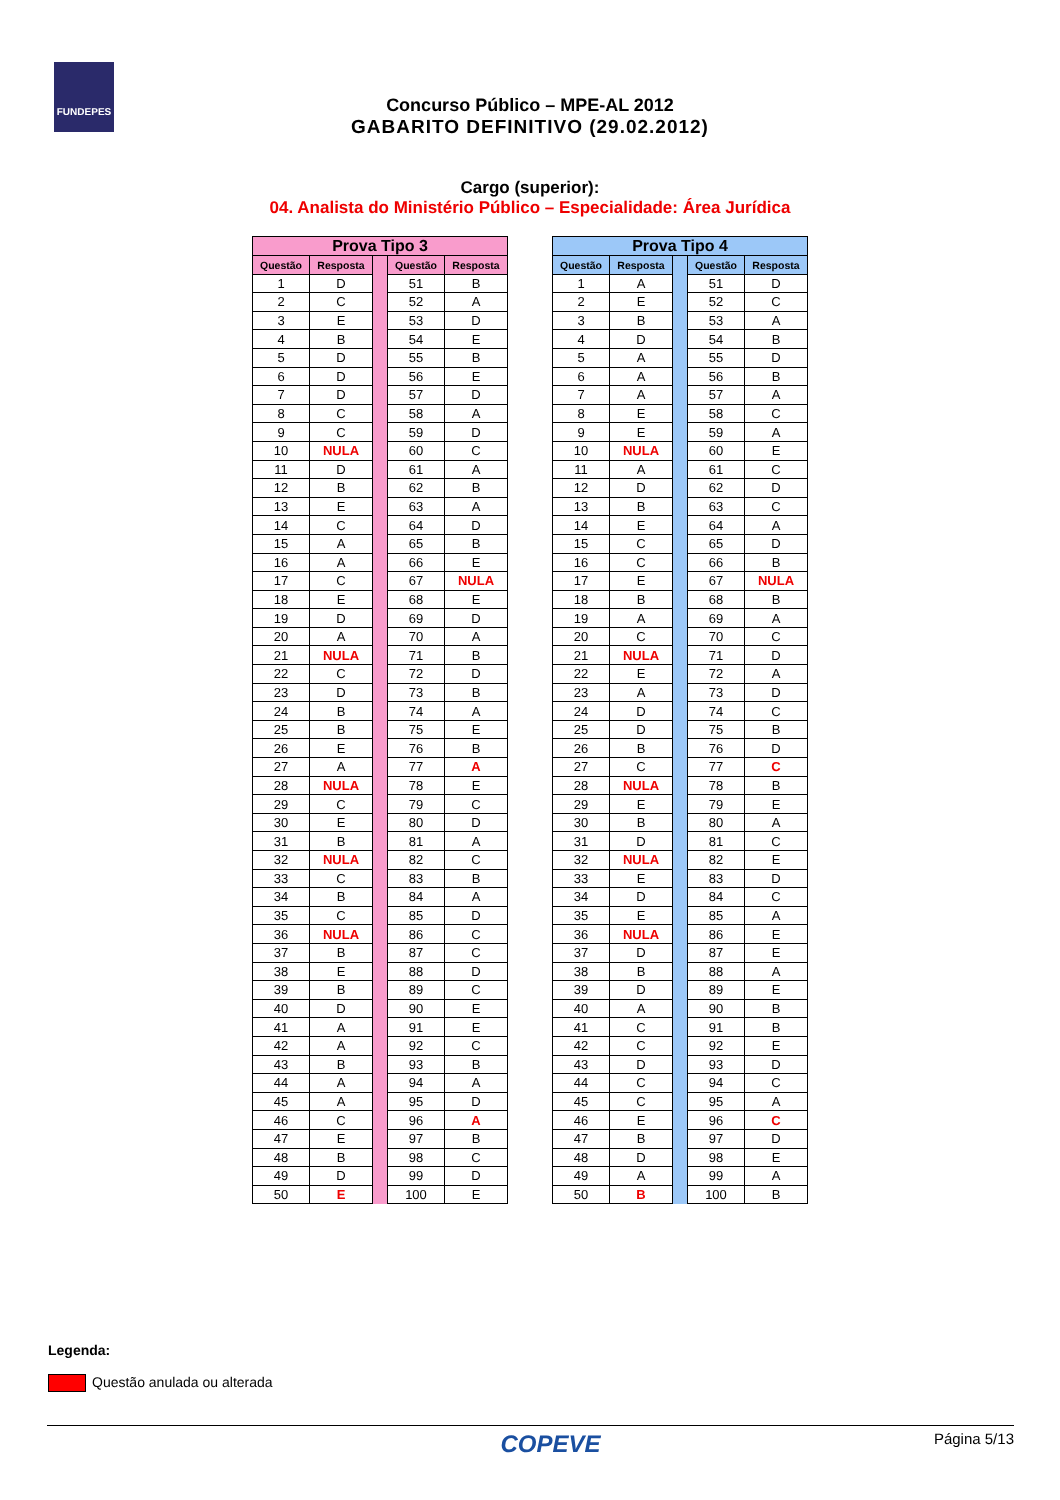FUNDEPES
Concurso Público – MPE-AL 2012
GABARITO DEFINITIVO (29.02.2012)
Cargo (superior):
04. Analista do Ministério Público – Especialidade: Área Jurídica
| Prova Tipo 3 | | | | |
| Questão | Resposta | | Questão | Resposta |
| 1 | D | | 51 | B |
| 2 | C | | 52 | A |
| 3 | E | | 53 | D |
| 4 | B | | 54 | E |
| 5 | D | | 55 | B |
| 6 | D | | 56 | E |
| 7 | D | | 57 | D |
| 8 | C | | 58 | A |
| 9 | C | | 59 | D |
| 10 | NULA | | 60 | C |
| 11 | D | | 61 | A |
| 12 | B | | 62 | B |
| 13 | E | | 63 | A |
| 14 | C | | 64 | D |
| 15 | A | | 65 | B |
| 16 | A | | 66 | E |
| 17 | C | | 67 | NULA |
| 18 | E | | 68 | E |
| 19 | D | | 69 | D |
| 20 | A | | 70 | A |
| 21 | NULA | | 71 | B |
| 22 | C | | 72 | D |
| 23 | D | | 73 | B |
| 24 | B | | 74 | A |
| 25 | B | | 75 | E |
| 26 | E | | 76 | B |
| 27 | A | | 77 | A |
| 28 | NULA | | 78 | E |
| 29 | C | | 79 | C |
| 30 | E | | 80 | D |
| 31 | B | | 81 | A |
| 32 | NULA | | 82 | C |
| 33 | C | | 83 | B |
| 34 | B | | 84 | A |
| 35 | C | | 85 | D |
| 36 | NULA | | 86 | C |
| 37 | B | | 87 | C |
| 38 | E | | 88 | D |
| 39 | B | | 89 | C |
| 40 | D | | 90 | E |
| 41 | A | | 91 | E |
| 42 | A | | 92 | C |
| 43 | B | | 93 | B |
| 44 | A | | 94 | A |
| 45 | A | | 95 | D |
| 46 | C | | 96 | A |
| 47 | E | | 97 | B |
| 48 | B | | 98 | C |
| 49 | D | | 99 | D |
| 50 | E | | 100 | E |
| Prova Tipo 4 | | | | |
| Questão | Resposta | | Questão | Resposta |
| 1 | A | | 51 | D |
| 2 | E | | 52 | C |
| 3 | B | | 53 | A |
| 4 | D | | 54 | B |
| 5 | A | | 55 | D |
| 6 | A | | 56 | B |
| 7 | A | | 57 | A |
| 8 | E | | 58 | C |
| 9 | E | | 59 | A |
| 10 | NULA | | 60 | E |
| 11 | A | | 61 | C |
| 12 | D | | 62 | D |
| 13 | B | | 63 | C |
| 14 | E | | 64 | A |
| 15 | C | | 65 | D |
| 16 | C | | 66 | B |
| 17 | E | | 67 | NULA |
| 18 | B | | 68 | B |
| 19 | A | | 69 | A |
| 20 | C | | 70 | C |
| 21 | NULA | | 71 | D |
| 22 | E | | 72 | A |
| 23 | A | | 73 | D |
| 24 | D | | 74 | C |
| 25 | D | | 75 | B |
| 26 | B | | 76 | D |
| 27 | C | | 77 | C |
| 28 | NULA | | 78 | B |
| 29 | E | | 79 | E |
| 30 | B | | 80 | A |
| 31 | D | | 81 | C |
| 32 | NULA | | 82 | E |
| 33 | E | | 83 | D |
| 34 | D | | 84 | C |
| 35 | E | | 85 | A |
| 36 | NULA | | 86 | E |
| 37 | D | | 87 | E |
| 38 | B | | 88 | A |
| 39 | D | | 89 | E |
| 40 | A | | 90 | B |
| 41 | C | | 91 | B |
| 42 | C | | 92 | E |
| 43 | D | | 93 | D |
| 44 | C | | 94 | C |
| 45 | C | | 95 | A |
| 46 | E | | 96 | C |
| 47 | B | | 97 | D |
| 48 | D | | 98 | E |
| 49 | A | | 99 | A |
| 50 | B | | 100 | B |
Legenda:
Questão anulada ou alterada
COPEVE Página 5/13